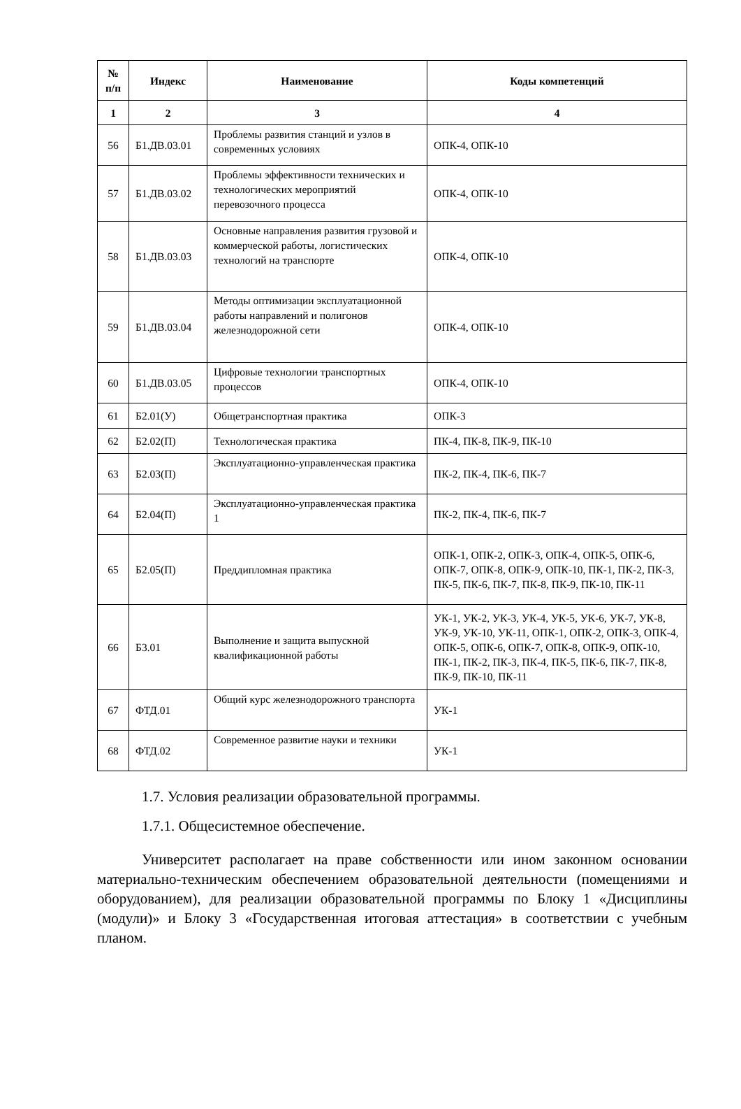| № п/п | Индекс | Наименование | Коды компетенций |
| --- | --- | --- | --- |
| 1 | 2 | 3 | 4 |
| 56 | Б1.ДВ.03.01 | Проблемы развития станций и узлов в современных условиях | ОПК-4, ОПК-10 |
| 57 | Б1.ДВ.03.02 | Проблемы эффективности технических и технологических мероприятий перевозочного процесса | ОПК-4, ОПК-10 |
| 58 | Б1.ДВ.03.03 | Основные направления развития грузовой и коммерческой работы, логистических технологий на транспорте | ОПК-4, ОПК-10 |
| 59 | Б1.ДВ.03.04 | Методы оптимизации эксплуатационной работы направлений и полигонов железнодорожной сети | ОПК-4, ОПК-10 |
| 60 | Б1.ДВ.03.05 | Цифровые технологии транспортных процессов | ОПК-4, ОПК-10 |
| 61 | Б2.01(У) | Общетранспортная практика | ОПК-3 |
| 62 | Б2.02(П) | Технологическая практика | ПК-4, ПК-8, ПК-9, ПК-10 |
| 63 | Б2.03(П) | Эксплуатационно-управленческая практика | ПК-2, ПК-4, ПК-6, ПК-7 |
| 64 | Б2.04(П) | Эксплуатационно-управленческая практика 1 | ПК-2, ПК-4, ПК-6, ПК-7 |
| 65 | Б2.05(П) | Преддипломная практика | ОПК-1, ОПК-2, ОПК-3, ОПК-4, ОПК-5, ОПК-6, ОПК-7, ОПК-8, ОПК-9, ОПК-10, ПК-1, ПК-2, ПК-3, ПК-5, ПК-6, ПК-7, ПК-8, ПК-9, ПК-10, ПК-11 |
| 66 | Б3.01 | Выполнение и защита выпускной квалификационной работы | УК-1, УК-2, УК-3, УК-4, УК-5, УК-6, УК-7, УК-8, УК-9, УК-10, УК-11, ОПК-1, ОПК-2, ОПК-3, ОПК-4, ОПК-5, ОПК-6, ОПК-7, ОПК-8, ОПК-9, ОПК-10, ПК-1, ПК-2, ПК-3, ПК-4, ПК-5, ПК-6, ПК-7, ПК-8, ПК-9, ПК-10, ПК-11 |
| 67 | ФТД.01 | Общий курс железнодорожного транспорта | УК-1 |
| 68 | ФТД.02 | Современное развитие науки и техники | УК-1 |
1.7. Условия реализации образовательной программы.
1.7.1. Общесистемное обеспечение.
Университет располагает на праве собственности или ином законном основании материально-техническим обеспечением образовательной деятельности (помещениями и оборудованием), для реализации образовательной программы по Блоку 1 «Дисциплины (модули)» и Блоку 3 «Государственная итоговая аттестация» в соответствии с учебным планом.